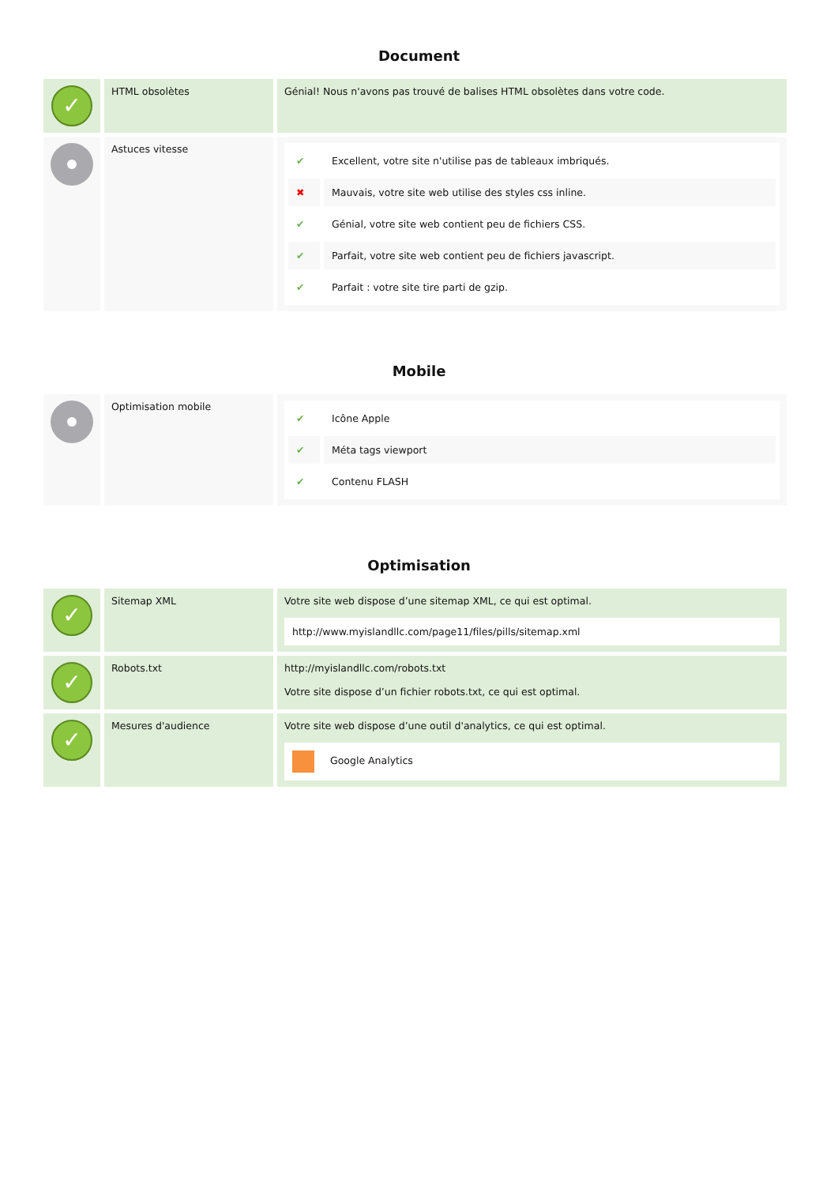Document
| ✓ | HTML obsolètes | Génial! Nous n'avons pas trouvé de balises HTML obsolètes dans votre code. |
| | Astuces vitesse | / ✔ / Excellent, votre site n'utilise pas de tableaux imbriqués. / / ✖ / Mauvais, votre site web utilise des styles css inline. / / ✔ / Génial, votre site web contient peu de fichiers CSS. / / ✔ / Parfait, votre site web contient peu de fichiers javascript. / / ✔ / Parfait : votre site tire parti de gzip. / |
Mobile
| | Optimisation mobile | / ✔ / Icône Apple / / ✔ / Méta tags viewport / / ✔ / Contenu FLASH / |
Optimisation
| ✓ | Sitemap XML | Votre site web dispose d’une sitemap XML, ce qui est optimal. http://www.myislandllc.com/page11/files/pills/sitemap.xml |
| ✓ | Robots.txt | http://myislandllc.com/robots.txt Votre site dispose d’un fichier robots.txt, ce qui est optimal. |
| ✓ | Mesures d'audience | Votre site web dispose d’une outil d'analytics, ce qui est optimal. Google Analytics |